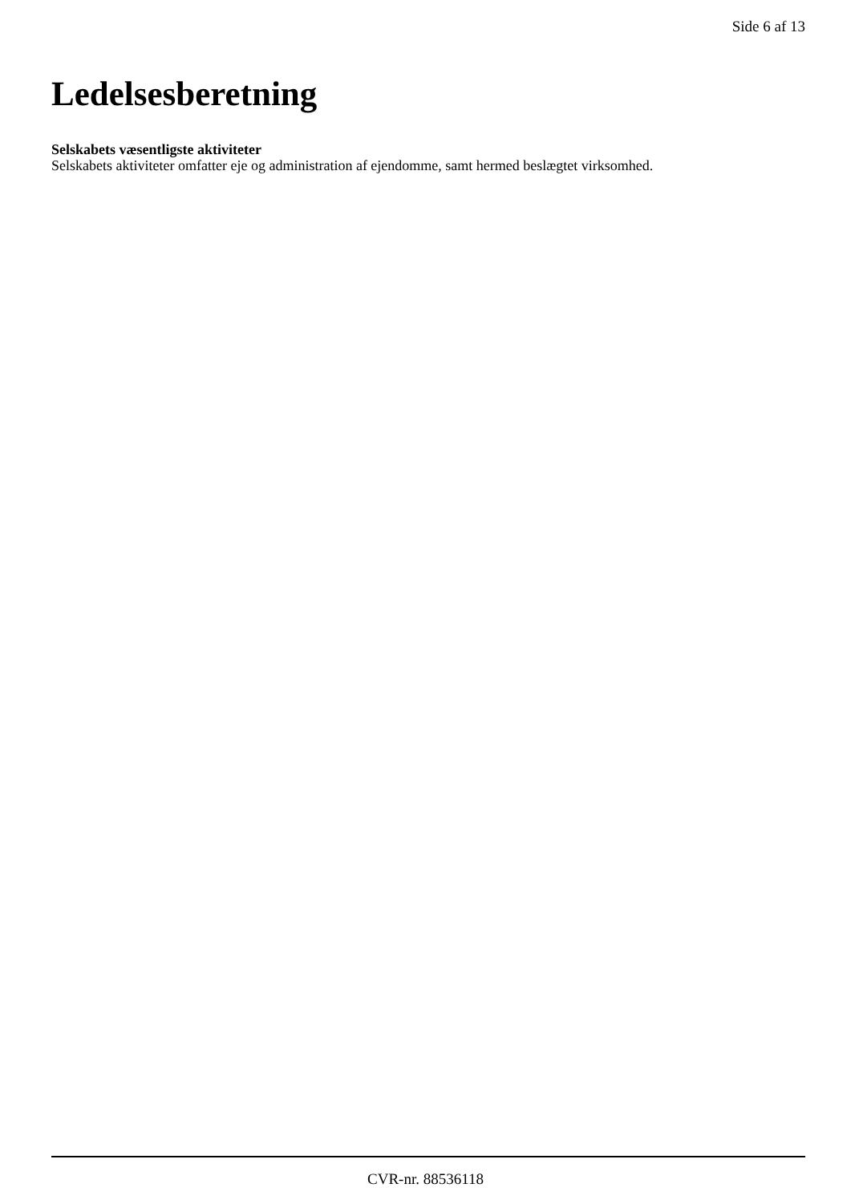Side 6 af 13
Ledelsesberetning
Selskabets væsentligste aktiviteter
Selskabets aktiviteter omfatter eje og administration af ejendomme, samt hermed beslægtet virksomhed.
CVR-nr. 88536118